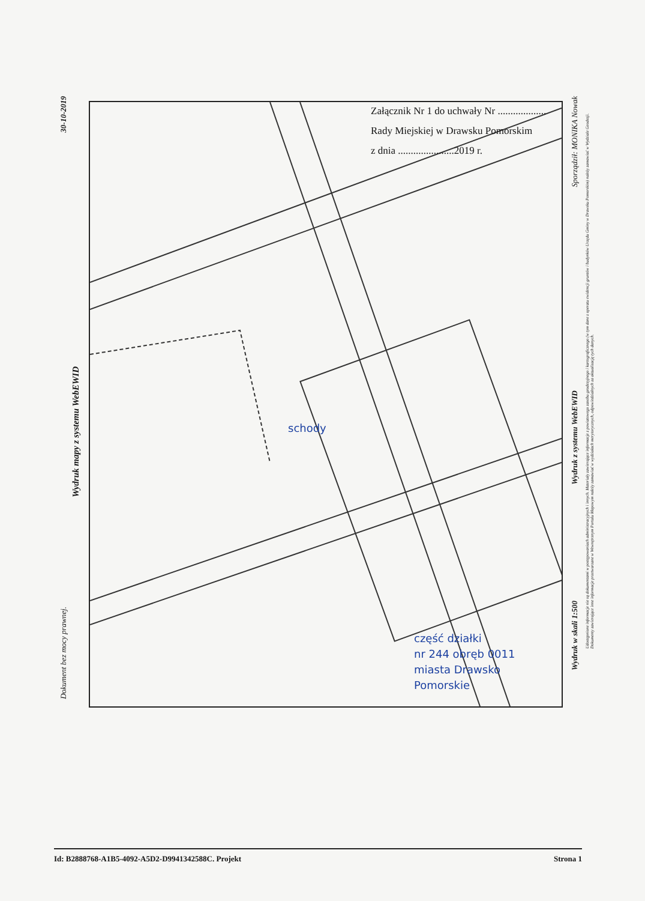Załącznik Nr 1 do uchwały Nr ...................
Rady Miejskiej w Drawsku Pomorskim
z dnia ......................2019 r.
30-10-2019
Wydruk mapy z systemu WebEWID
Dokument bez mocy prawnej.
Sporządził: MONIKA Nowak
Wydruk z systemu WebEWID
Wydruk w skali 1:500
Udostępnione informacje nie są dokumentami w postępowaniach administracyjnych i innych. Materiały zawierające informacje z powiatowego zasobu geodezyjnego i kartograficznego (w tym dane z operatu ewidencji gruntów i budynków Urzędu Gminy w Drawsku Pomorskim) należy zamawiać w Wydziale Geodezji. Dokumenty zawierające inne informacje przetwarzane w Wewnętrznym Portalu Mapowym należy zamawiać w wydziałach merytorycznych, odpowiedzialnych za aktualizację tych danych.
schody
część działki
nr 244 obręb 0011
miasta Drawsko
Pomorskie
Id: B2888768-A1B5-4092-A5D2-D9941342588C. Projekt Strona 1